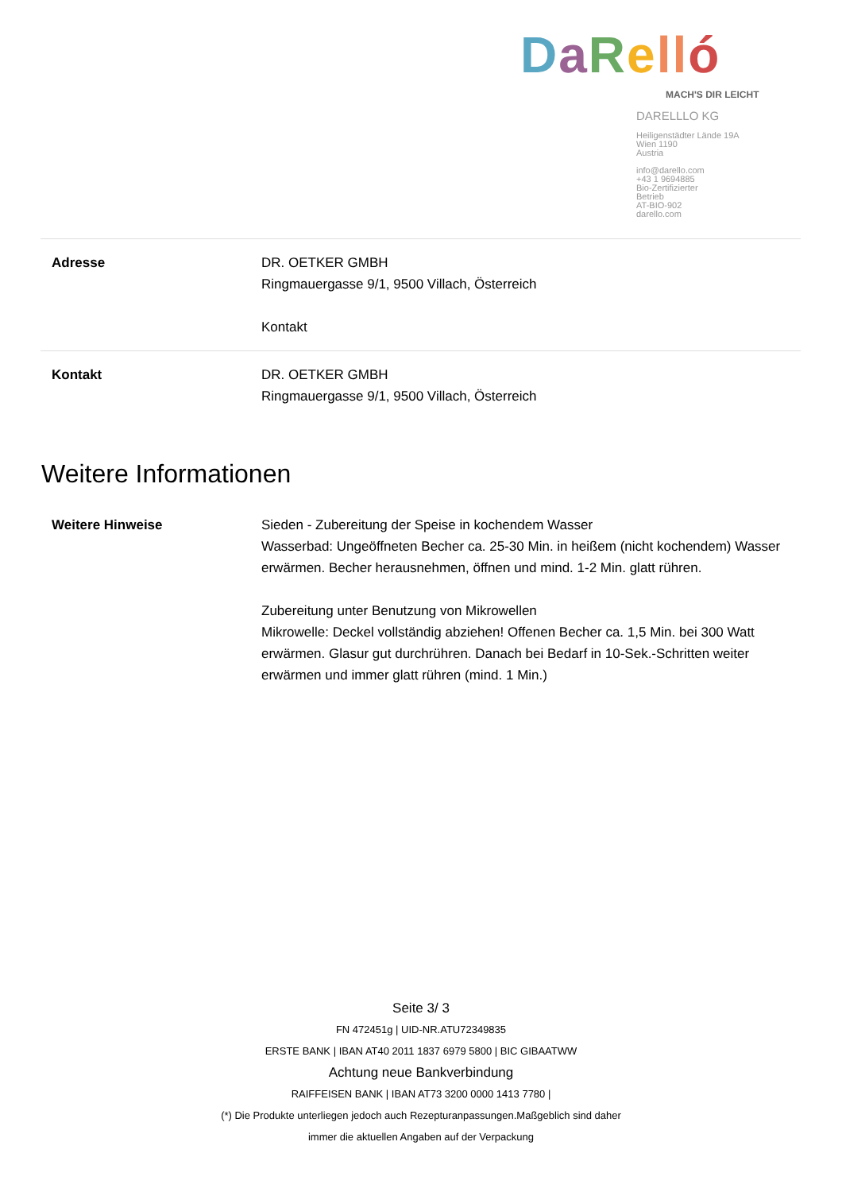DaRell ó
MACH'S DIR LEICHT
DARELLLO KG
Heiligenstädter Lände 19A
Wien 1190
Austria
info@darello.com
+43 1 9694885
Bio-Zertifizierter
Betrieb
AT-BIO-902
darello.com
| Adresse | DR. OETKER GMBH Ringmauergasse 9/1, 9500 Villach, Österreich Kontakt |
| Kontakt | DR. OETKER GMBH Ringmauergasse 9/1, 9500 Villach, Österreich |
Weitere Informationen
| Weitere Hinweise | Sieden - Zubereitung der Speise in kochendem Wasser Wasserbad: Ungeöffneten Becher ca. 25-30 Min. in heißem (nicht kochendem) Wasser erwärmen. Becher herausnehmen, öffnen und mind. 1-2 Min. glatt rühren. Zubereitung unter Benutzung von Mikrowellen Mikrowelle: Deckel vollständig abziehen! Offenen Becher ca. 1,5 Min. bei 300 Watt erwärmen. Glasur gut durchrühren. Danach bei Bedarf in 10-Sek.-Schritten weiter erwärmen und immer glatt rühren (mind. 1 Min.) |
Seite 3/ 3
FN 472451g | UID-NR.ATU72349835
ERSTE BANK | IBAN AT40 2011 1837 6979 5800 | BIC GIBAATWW
Achtung neue Bankverbindung
RAIFFEISEN BANK | IBAN AT73 3200 0000 1413 7780 |
(*) Die Produkte unterliegen jedoch auch Rezepturanpassungen.Maßgeblich sind daher
immer die aktuellen Angaben auf der Verpackung